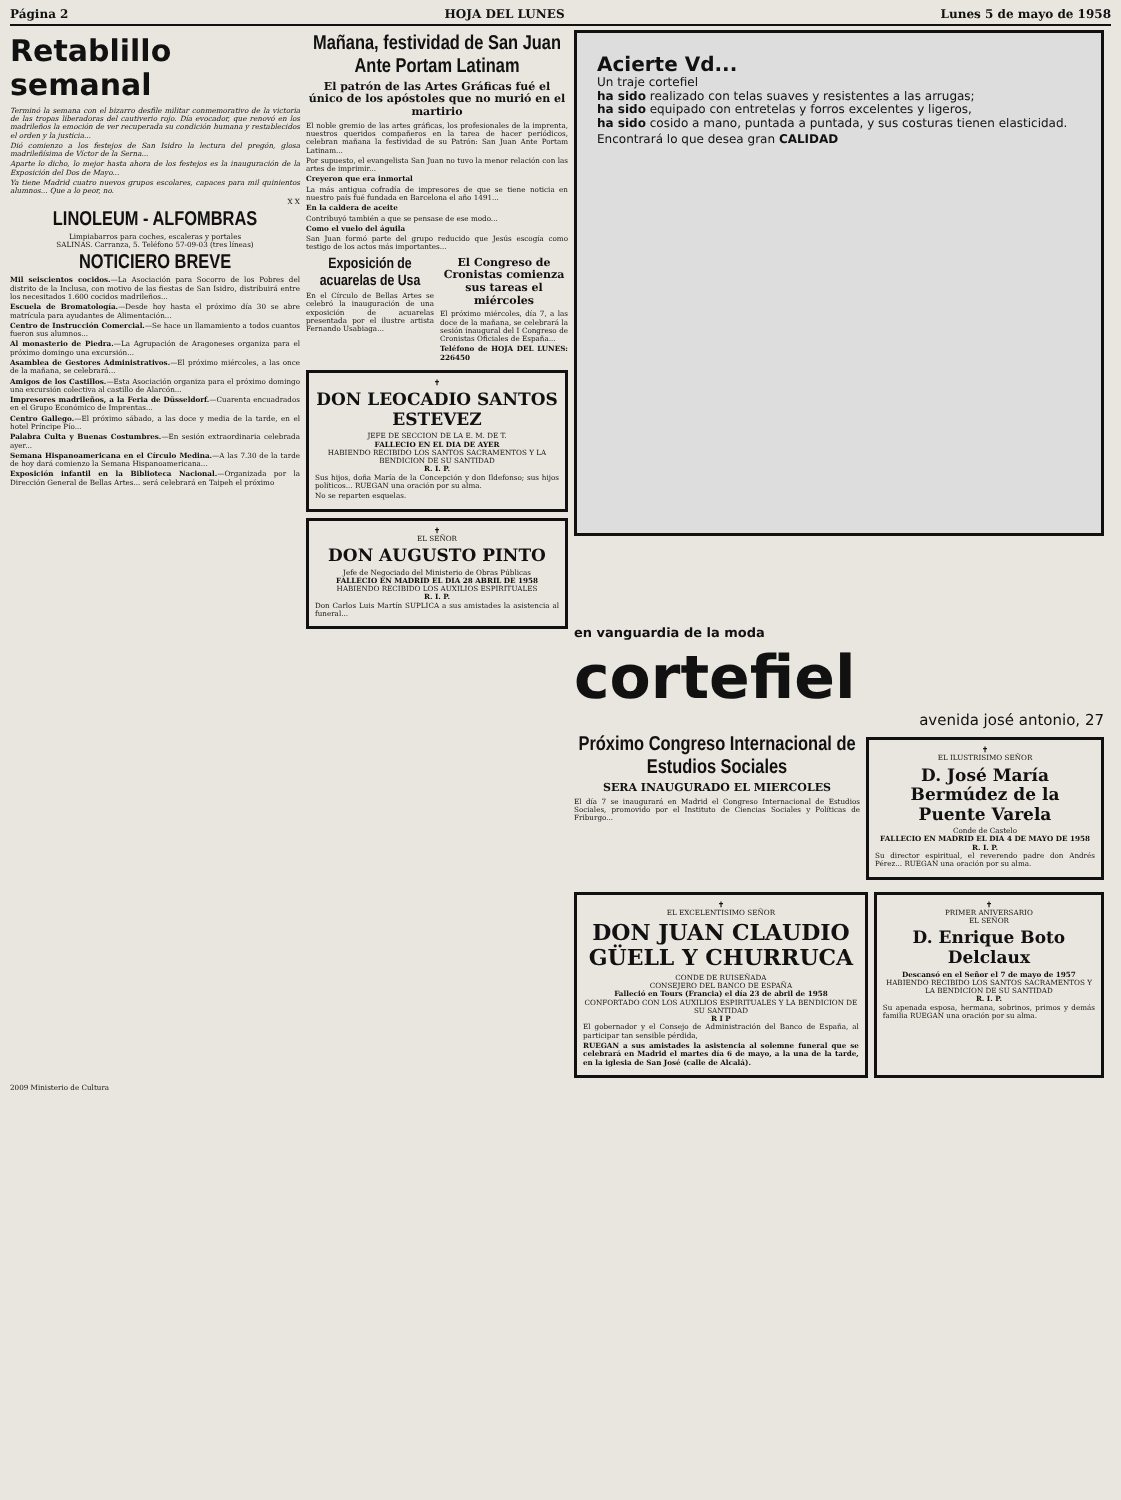Página 2 HOJA DEL LUNES Lunes 5 de mayo de 1958
Retablillo semanal
Terminó la semana con el bizarro desfile militar conmemorativo de la victoria de las tropas liberadoras del cautiverio rojo. Día evocador, que renovó en los madrileños la emoción de ver recuperada su condición humana y restablecidos el orden y la justicia...
Dió comienzo a los festejos de San Isidro la lectura del pregón, glosa madrileñísima de Víctor de la Serna...
Aparte lo dicho, lo mejor hasta ahora de los festejos es la inauguración de la Exposición del Dos de Mayo...
Ya tiene Madrid cuatro nuevos grupos escolares, capaces para mil quinientos alumnos... Que a lo peor, no.
X X
LINOLEUM - ALFOMBRAS
Limpiabarros para coches, escaleras y portales
SALINAS. Carranza, 5. Teléfono 57-09-03 (tres líneas)
NOTICIERO BREVE
Mil seiscientos cocidos.—La Asociación para Socorro de los Pobres del distrito de la Inclusa, con motivo de las fiestas de San Isidro, distribuirá entre los necesitados 1.600 cocidos madrileños...
Escuela de Bromatología.—Desde hoy hasta el próximo día 30 se abre matrícula para ayudantes de Alimentación...
Centro de Instrucción Comercial.—Se hace un llamamiento a todos cuantos fueron sus alumnos...
Al monasterio de Piedra.—La Agrupación de Aragoneses organiza para el próximo domingo una excursión...
Asamblea de Gestores Administrativos.—El próximo miércoles, a las once de la mañana, se celebrará...
Amigos de los Castillos.—Esta Asociación organiza para el próximo domingo una excursión colectiva al castillo de Alarcón...
Impresores madrileños, a la Feria de Düsseldorf.—Cuarenta encuadrados en el Grupo Económico de Imprentas...
Centro Gallego.—El próximo sábado, a las doce y media de la tarde, en el hotel Príncipe Pío...
Palabra Culta y Buenas Costumbres.—En sesión extraordinaria celebrada ayer...
Semana Hispanoamericana en el Círculo Medina.—A las 7.30 de la tarde de hoy dará comienzo la Semana Hispanoamericana...
Exposición infantil en la Biblioteca Nacional.—Organizada por la Dirección General de Bellas Artes... será celebrará en Taipeh el próximo
Mañana, festividad de San Juan Ante Portam Latinam
El patrón de las Artes Gráficas fué el único de los apóstoles que no murió en el martirio
El noble gremio de las artes gráficas, los profesionales de la imprenta, nuestros queridos compañeros en la tarea de hacer periódicos, celebran mañana la festividad de su Patrón: San Juan Ante Portam Latinam...
Por supuesto, el evangelista San Juan no tuvo la menor relación con las artes de imprimir...
Creyeron que era inmortal
La más antigua cofradía de impresores de que se tiene noticia en nuestro país fué fundada en Barcelona el año 1491...
En la caldera de aceite
Contribuyó también a que se pensase de ese modo...
Como el vuelo del águila
San Juan formó parte del grupo reducido que Jesús escogía como testigo de los actos más importantes...
Exposición de acuarelas de Usa
En el Círculo de Bellas Artes se celebró la inauguración de una exposición de acuarelas presentada por el ilustre artista Fernando Usabiaga...
El Congreso de Cronistas comienza sus tareas el miércoles
El próximo miércoles, día 7, a las doce de la mañana, se celebrará la sesión inaugural del I Congreso de Cronistas Oficiales de España...
Teléfono de HOJA DEL LUNES: 226450
✝
DON LEOCADIO SANTOS ESTEVEZ
JEFE DE SECCION DE LA E. M. DE T.
FALLECIO EN EL DIA DE AYER
HABIENDO RECIBIDO LOS SANTOS SACRAMENTOS Y LA BENDICION DE SU SANTIDAD
R. I. P.
Sus hijos, doña María de la Concepción y don Ildefonso; sus hijos políticos... RUEGAN una oración por su alma.
No se reparten esquelas.
✝
EL SEÑOR
DON AUGUSTO PINTO
Jefe de Negociado del Ministerio de Obras Públicas
FALLECIO EN MADRID EL DIA 28 ABRIL DE 1958
HABIENDO RECIBIDO LOS AUXILIOS ESPIRITUALES
R. I. P.
Don Carlos Luis Martín SUPLICA a sus amistades la asistencia al funeral...
Acierte Vd...
Un traje cortefiel
ha sido realizado con telas suaves y resistentes a las arrugas;
ha sido equipado con entretelas y forros excelentes y ligeros,
ha sido cosido a mano, puntada a puntada, y sus costuras tienen elasticidad.
Encontrará lo que desea gran CALIDAD
en vanguardia de la moda
cortefiel
avenida josé antonio, 27
Próximo Congreso Internacional de Estudios Sociales
SERA INAUGURADO EL MIERCOLES
El día 7 se inaugurará en Madrid el Congreso Internacional de Estudios Sociales, promovido por el Instituto de Ciencias Sociales y Políticas de Friburgo...
✝
EL ILUSTRISIMO SEÑOR
D. José María Bermúdez de la Puente Varela
Conde de Castelo
FALLECIO EN MADRID EL DIA 4 DE MAYO DE 1958
R. I. P.
Su director espiritual, el reverendo padre don Andrés Pérez... RUEGAN una oración por su alma.
✝
EL EXCELENTISIMO SEÑOR
DON JUAN CLAUDIO GÜELL Y CHURRUCA
CONDE DE RUISEÑADA
CONSEJERO DEL BANCO DE ESPAÑA
Falleció en Tours (Francia) el día 23 de abril de 1958
CONFORTADO CON LOS AUXILIOS ESPIRITUALES Y LA BENDICION DE SU SANTIDAD
R I P
El gobernador y el Consejo de Administración del Banco de España, al participar tan sensible pérdida,
RUEGAN a sus amistades la asistencia al solemne funeral que se celebrará en Madrid el martes día 6 de mayo, a la una de la tarde, en la iglesia de San José (calle de Alcalá).
✝
PRIMER ANIVERSARIO
EL SEÑOR
D. Enrique Boto Delclaux
Descansó en el Señor el 7 de mayo de 1957
HABIENDO RECIBIDO LOS SANTOS SACRAMENTOS Y LA BENDICION DE SU SANTIDAD
R. I. P.
Su apenada esposa, hermana, sobrinos, primos y demás familia RUEGAN una oración por su alma.
2009 Ministerio de Cultura